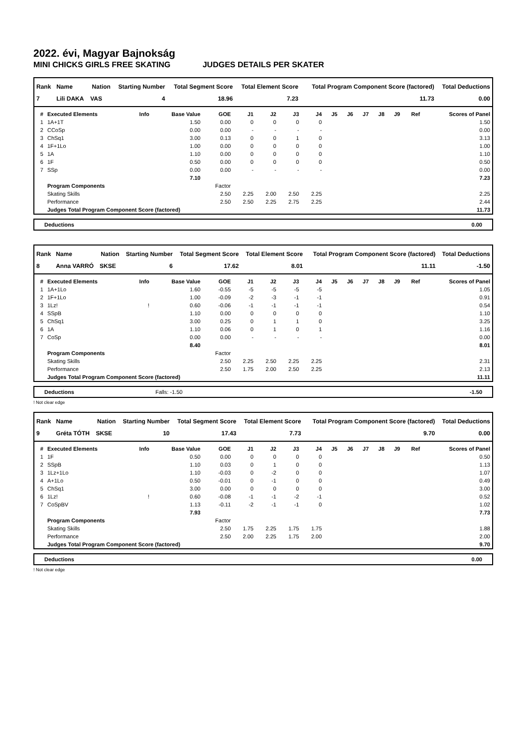2022. évi, Magyar Bajnokság
MINI CHICKS GIRLS FREE SKATING JUDGES DETAILS PER SKATER
| Rank | Name | Nation | Starting Number | Total Segment Score | Total Element Score | Total Program Component Score (factored) | Total Deductions |
| --- | --- | --- | --- | --- | --- | --- | --- |
| 7 | Lili DAKA | VAS | 4 | 18.96 | 7.23 | 11.73 | 0.00 |
| # | Executed Elements | Info | Base Value | GOE | J1 | J2 | J3 | J4 | J5 | J6 | J7 | J8 | J9 | Ref | Scores of Panel |
| --- | --- | --- | --- | --- | --- | --- | --- | --- | --- | --- | --- | --- | --- | --- | --- |
| 1 | 1A+1T | | 1.50 | 0.00 | 0 | 0 | 0 | 0 | | | | | | | 1.50 |
| 2 | CCoSp | | 0.00 | 0.00 | - | - | - | - | | | | | | | 0.00 |
| 3 | ChSq1 | | 3.00 | 0.13 | 0 | 0 | 1 | 0 | | | | | | | 3.13 |
| 4 | 1F+1Lo | | 1.00 | 0.00 | 0 | 0 | 0 | 0 | | | | | | | 1.00 |
| 5 | 1A | | 1.10 | 0.00 | 0 | 0 | 0 | 0 | | | | | | | 1.10 |
| 6 | 1F | | 0.50 | 0.00 | 0 | 0 | 0 | 0 | | | | | | | 0.50 |
| 7 | SSp | | 0.00 | 0.00 | - | - | - | - | | | | | | | 0.00 |
| | | | 7.10 | | | | | | | | | | | | 7.23 |
| | Program Components | | | Factor | | | | | | | | | | | |
| | Skating Skills | | | 2.50 | 2.25 | 2.00 | 2.50 | 2.25 | | | | | | | 2.25 |
| | Performance | | | 2.50 | 2.50 | 2.25 | 2.75 | 2.25 | | | | | | | 2.44 |
| | Judges Total Program Component Score (factored) | | | | | | | | | | | | | | 11.73 |
Deductions 0.00
| Rank | Name | Nation | Starting Number | Total Segment Score | Total Element Score | Total Program Component Score (factored) | Total Deductions |
| --- | --- | --- | --- | --- | --- | --- | --- |
| 8 | Anna VARRÓ | SKSE | 6 | 17.62 | 8.01 | 11.11 | -1.50 |
| # | Executed Elements | Info | Base Value | GOE | J1 | J2 | J3 | J4 | J5 | J6 | J7 | J8 | J9 | Ref | Scores of Panel |
| --- | --- | --- | --- | --- | --- | --- | --- | --- | --- | --- | --- | --- | --- | --- | --- |
| 1 | 1A+1Lo | | 1.60 | -0.55 | -5 | -5 | -5 | -5 | | | | | | | 1.05 |
| 2 | 1F+1Lo | | 1.00 | -0.09 | -2 | -3 | -1 | -1 | | | | | | | 0.91 |
| 3 | 1Lz! | ! | 0.60 | -0.06 | -1 | -1 | -1 | -1 | | | | | | | 0.54 |
| 4 | SSpB | | 1.10 | 0.00 | 0 | 0 | 0 | 0 | | | | | | | 1.10 |
| 5 | ChSq1 | | 3.00 | 0.25 | 0 | 1 | 1 | 0 | | | | | | | 3.25 |
| 6 | 1A | | 1.10 | 0.06 | 0 | 1 | 0 | 1 | | | | | | | 1.16 |
| 7 | CoSp | | 0.00 | 0.00 | - | - | - | - | | | | | | | 0.00 |
| | | | 8.40 | | | | | | | | | | | | 8.01 |
| | Program Components | | | Factor | | | | | | | | | | | |
| | Skating Skills | | | 2.50 | 2.25 | 2.50 | 2.25 | 2.25 | | | | | | | 2.31 |
| | Performance | | | 2.50 | 1.75 | 2.00 | 2.50 | 2.25 | | | | | | | 2.13 |
| | Judges Total Program Component Score (factored) | | | | | | | | | | | | | | 11.11 |
Deductions Falls: -1.50 -1.50
! Not clear edge
| Rank | Name | Nation | Starting Number | Total Segment Score | Total Element Score | Total Program Component Score (factored) | Total Deductions |
| --- | --- | --- | --- | --- | --- | --- | --- |
| 9 | Gréta TÓTH | SKSE | 10 | 17.43 | 7.73 | 9.70 | 0.00 |
| # | Executed Elements | Info | Base Value | GOE | J1 | J2 | J3 | J4 | J5 | J6 | J7 | J8 | J9 | Ref | Scores of Panel |
| --- | --- | --- | --- | --- | --- | --- | --- | --- | --- | --- | --- | --- | --- | --- | --- |
| 1 | 1F | | 0.50 | 0.00 | 0 | 0 | 0 | 0 | | | | | | | 0.50 |
| 2 | SSpB | | 1.10 | 0.03 | 0 | 1 | 0 | 0 | | | | | | | 1.13 |
| 3 | 1Lz+1Lo | | 1.10 | -0.03 | 0 | -2 | 0 | 0 | | | | | | | 1.07 |
| 4 | A+1Lo | | 0.50 | -0.01 | 0 | -1 | 0 | 0 | | | | | | | 0.49 |
| 5 | ChSq1 | | 3.00 | 0.00 | 0 | 0 | 0 | 0 | | | | | | | 3.00 |
| 6 | 1Lz! | ! | 0.60 | -0.08 | -1 | -1 | -2 | -1 | | | | | | | 0.52 |
| 7 | CoSpBV | | 1.13 | -0.11 | -2 | -1 | -1 | 0 | | | | | | | 1.02 |
| | | | 7.93 | | | | | | | | | | | | 7.73 |
| | Program Components | | | Factor | | | | | | | | | | | |
| | Skating Skills | | | 2.50 | 1.75 | 2.25 | 1.75 | 1.75 | | | | | | | 1.88 |
| | Performance | | | 2.50 | 2.00 | 2.25 | 1.75 | 2.00 | | | | | | | 2.00 |
| | Judges Total Program Component Score (factored) | | | | | | | | | | | | | | 9.70 |
Deductions 0.00
! Not clear edge